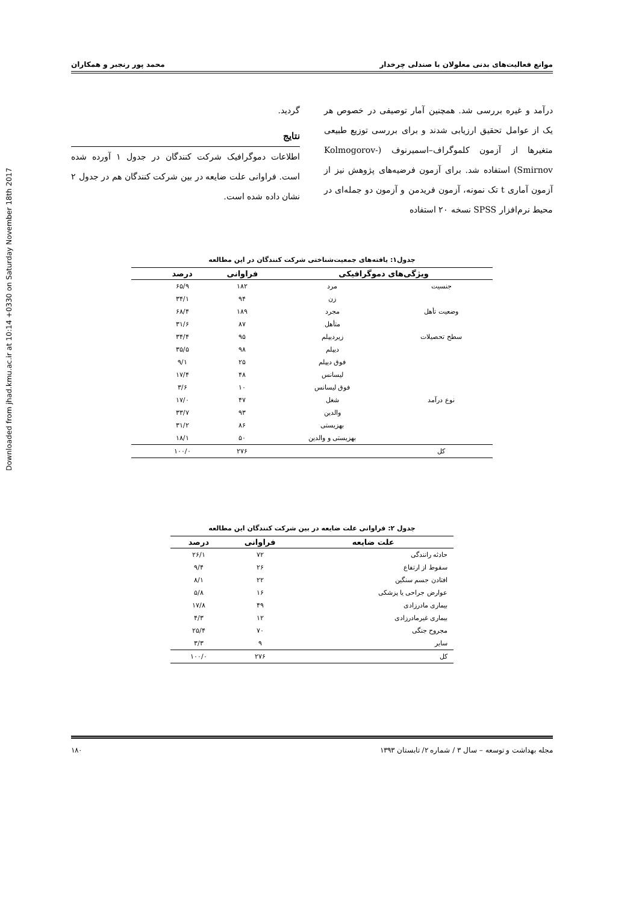Downloaded from jhad.kmu.ac.ir at 10:14 +0330 on Saturday November 18th 2017
موانع فعالیت‌های بدنی معلولان با صندلی چرخدار محمد پور رنجبر و همکاران
درآمد و غیره بررسی شد. همچنین آمار توصیفی در خصوص هر یک از عوامل تحقیق ارزیابی شدند و برای بررسی توزیع طبیعی متغیرها از آزمون کلموگراف–اسمیرنوف (Kolmogorov- Smirnov) استفاده شد. برای آزمون فرضیه‌های پژوهش نیز از آزمون آماری t تک نمونه، آزمون فریدمن و آزمون دو جمله‌ای در محیط نرم‌افزار SPSS نسخه ۲۰ استفاده
گردید.
نتایج
اطلاعات دموگرافیک شرکت کنندگان در جدول ۱ آورده شده است. فراوانی علت ضایعه در بین شرکت کنندگان هم در جدول ۲ نشان داده شده است.
جدول۱: یافته‌های جمعیت‌شناختی شرکت کنندگان در این مطالعه
| ویژگی‌های دموگرافیکی | | فراوانی | درصد | |
| --- | --- | --- | --- | --- |
| جنسیت | مرد | ۱۸۲ | ۶۵/۹ | |
| | زن | ۹۴ | ۳۴/۱ | |
| وضعیت تأهل | مجرد | ۱۸۹ | ۶۸/۴ | |
| | متأهل | ۸۷ | ۳۱/۶ | |
| سطح تحصیلات | زیردیپلم | ۹۵ | ۳۴/۴ | |
| | دیپلم | ۹۸ | ۳۵/۵ | |
| | فوق دیپلم | ۲۵ | ۹/۱ | |
| | لیسانس | ۴۸ | ۱۷/۴ | |
| | فوق لیسانس | ۱۰ | ۳/۶ | |
| نوع درآمد | شغل | ۴۷ | ۱۷/۰ | |
| | والدین | ۹۳ | ۳۳/۷ | |
| | بهزیستی | ۸۶ | ۳۱/۲ | |
| | بهزیستی و والدین | ۵۰ | ۱۸/۱ | |
| کل | | ۲۷۶ | ۱۰۰/۰ | |
جدول ۲: فراوانی علت ضایعه در بین شرکت کنندگان این مطالعه
| علت ضایعه | فراوانی | درصد |
| --- | --- | --- |
| حادثه رانندگی | ۷۲ | ۲۶/۱ |
| سقوط از ارتفاع | ۲۶ | ۹/۴ |
| افتادن جسم سنگین | ۲۲ | ۸/۱ |
| عوارض جراحی یا پزشکی | ۱۶ | ۵/۸ |
| بیماری مادرزادی | ۴۹ | ۱۷/۸ |
| بیماری غیرمادرزادی | ۱۲ | ۴/۳ |
| مجروح جنگی | ۷۰ | ۲۵/۴ |
| سایر | ۹ | ۳/۳ |
| کل | ۲۷۶ | ۱۰۰/۰ |
مجله بهداشت و توسعه – سال ۳ / شماره ۲/ تابستان ۱۳۹۳ ۱۸۰